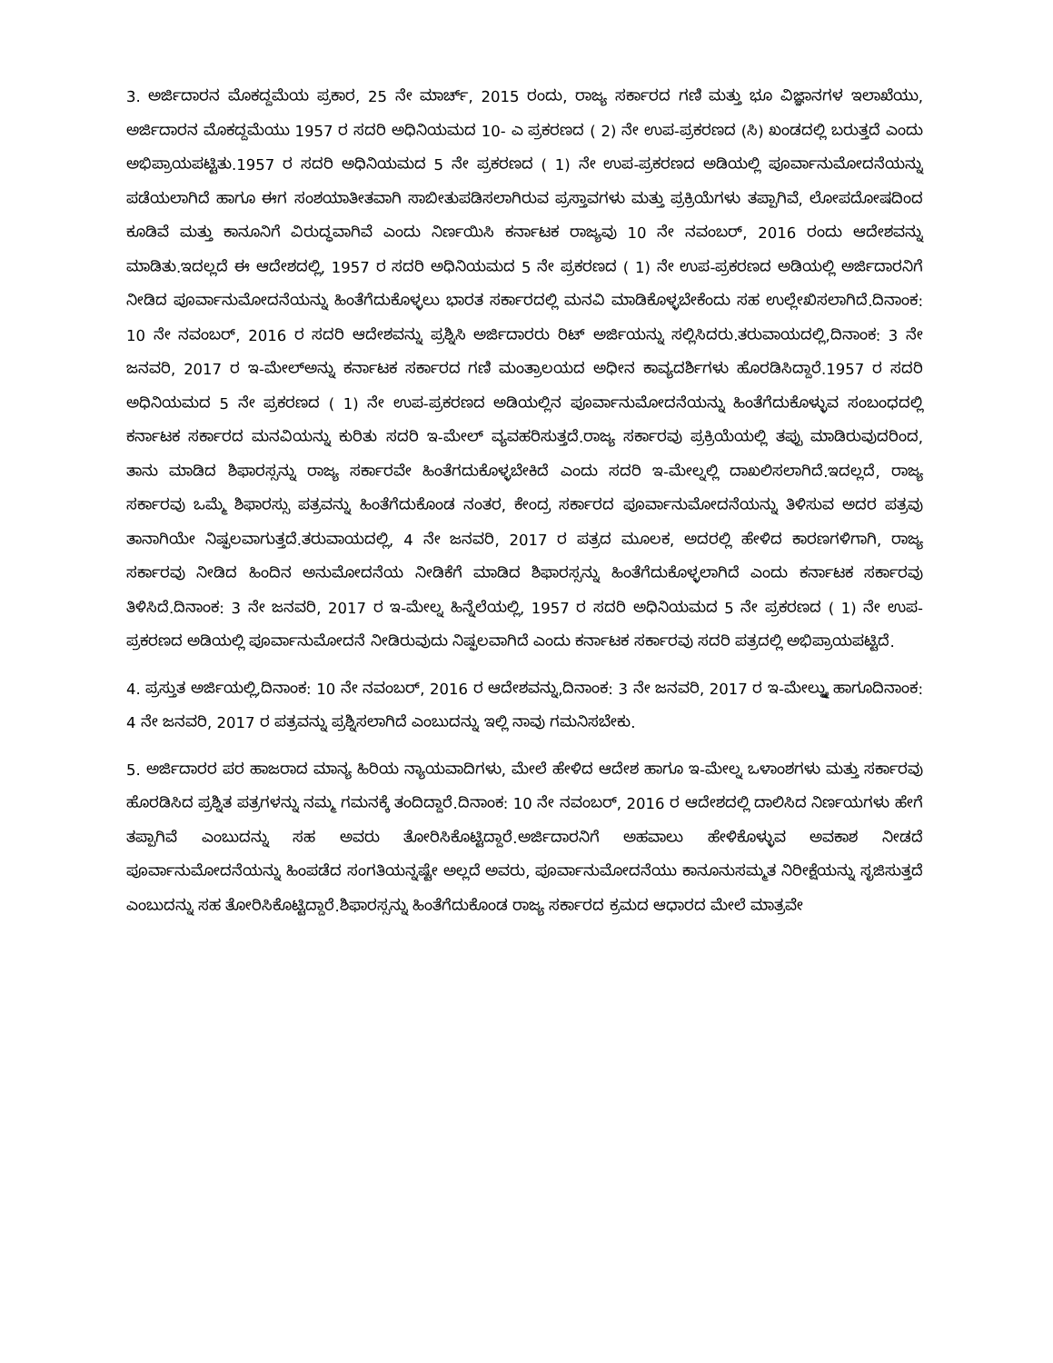3. ಅರ್ಜಿದಾರನ ಮೊಕದ್ದಮೆಯ ಪ್ರಕಾರ, 25 ನೇ ಮಾರ್ಚ್, 2015 ರಂದು, ರಾಜ್ಯ ಸರ್ಕಾರದ ಗಣಿ ಮತ್ತು ಭೂ ವಿಜ್ಞಾನಗಳ ಇಲಾಖೆಯು, ಅರ್ಜಿದಾರನ ಮೊಕದ್ದಮೆಯು 1957 ರ ಸದರಿ ಅಧಿನಿಯಮದ 10- ಎ ಪ್ರಕರಣದ ( 2) ನೇ ಉಪ-ಪ್ರಕರಣದ (ಸಿ) ಖಂಡದಲ್ಲಿ ಬರುತ್ತದೆ ಎಂದು ಅಭಿಪ್ರಾಯಪಟ್ಟಿತು.1957 ರ ಸದರಿ ಅಧಿನಿಯಮದ 5 ನೇ ಪ್ರಕರಣದ ( 1) ನೇ ಉಪ-ಪ್ರಕರಣದ ಅಡಿಯಲ್ಲಿ ಪೂರ್ವಾನುಮೋದನೆಯನ್ನು ಪಡೆಯಲಾಗಿದೆ ಹಾಗೂ ಈಗ ಸಂಶಯಾತೀತವಾಗಿ ಸಾಬೀತುಪಡಿಸಲಾಗಿರುವ ಪ್ರಸ್ತಾವಗಳು ಮತ್ತು ಪ್ರಕ್ರಿಯೆಗಳು ತಪ್ಪಾಗಿವೆ, ಲೋಪದೋಷದಿಂದ ಕೂಡಿವೆ ಮತ್ತು ಕಾನೂನಿಗೆ ವಿರುದ್ಧವಾಗಿವೆ ಎಂದು ನಿರ್ಣಯಿಸಿ ಕರ್ನಾಟಕ ರಾಜ್ಯವು 10 ನೇ ನವಂಬರ್, 2016 ರಂದು ಆದೇಶವನ್ನು ಮಾಡಿತು.ಇದಲ್ಲದೆ ಈ ಆದೇಶದಲ್ಲಿ, 1957 ರ ಸದರಿ ಅಧಿನಿಯಮದ 5 ನೇ ಪ್ರಕರಣದ ( 1) ನೇ ಉಪ-ಪ್ರಕರಣದ ಅಡಿಯಲ್ಲಿ ಅರ್ಜಿದಾರನಿಗೆ ನೀಡಿದ ಪೂರ್ವಾನುಮೋದನೆಯನ್ನು ಹಿಂತೆಗೆದುಕೊಳ್ಳಲು ಭಾರತ ಸರ್ಕಾರದಲ್ಲಿ ಮನವಿ ಮಾಡಿಕೊಳ್ಳಬೇಕೆಂದು ಸಹ ಉಲ್ಲೇಖಿಸಲಾಗಿದೆ.ದಿನಾಂಕ: 10 ನೇ ನವಂಬರ್, 2016 ರ ಸದರಿ ಆದೇಶವನ್ನು ಪ್ರಶ್ನಿಸಿ ಅರ್ಜಿದಾರರು ರಿಟ್ ಅರ್ಜಿಯನ್ನು ಸಲ್ಲಿಸಿದರು.ತರುವಾಯದಲ್ಲಿ,ದಿನಾಂಕ: 3 ನೇ ಜನವರಿ, 2017 ರ ಇ-ಮೇಲ್‌ಅನ್ನು ಕರ್ನಾಟಕ ಸರ್ಕಾರದ ಗಣಿ ಮಂತ್ರಾಲಯದ ಅಧೀನ ಕಾವ್ಯದರ್ಶಿಗಳು ಹೊರಡಿಸಿದ್ದಾರೆ.1957 ರ ಸದರಿ ಅಧಿನಿಯಮದ 5 ನೇ ಪ್ರಕರಣದ ( 1) ನೇ ಉಪ-ಪ್ರಕರಣದ ಅಡಿಯಲ್ಲಿನ ಪೂರ್ವಾನುಮೋದನೆಯನ್ನು ಹಿಂತೆಗೆದುಕೊಳ್ಳುವ ಸಂಬಂಧದಲ್ಲಿ ಕರ್ನಾಟಕ ಸರ್ಕಾರದ ಮನವಿಯನ್ನು ಕುರಿತು ಸದರಿ ಇ-ಮೇಲ್ ವ್ಯವಹರಿಸುತ್ತದೆ.ರಾಜ್ಯ ಸರ್ಕಾರವು ಪ್ರಕ್ರಿಯೆಯಲ್ಲಿ ತಪ್ಪು ಮಾಡಿರುವುದರಿಂದ, ತಾನು ಮಾಡಿದ ಶಿಫಾರಸ್ಸನ್ನು ರಾಜ್ಯ ಸರ್ಕಾರವೇ ಹಿಂತೆಗದುಕೊಳ್ಳಬೇಕಿದೆ ಎಂದು ಸದರಿ ಇ-ಮೇಲ್ನಲ್ಲಿ ದಾಖಲಿಸಲಾಗಿದೆ.ಇದಲ್ಲದೆ, ರಾಜ್ಯ ಸರ್ಕಾರವು ಒಮ್ಮೆ ಶಿಫಾರಸ್ಸು ಪತ್ರವನ್ನು ಹಿಂತೆಗೆದುಕೊಂಡ ನಂತರ, ಕೇಂದ್ರ ಸರ್ಕಾರದ ಪೂರ್ವಾನುಮೋದನೆಯನ್ನು ತಿಳಿಸುವ ಅದರ ಪತ್ರವು ತಾನಾಗಿಯೇ ನಿಷ್ಫಲವಾಗುತ್ತದೆ.ತರುವಾಯದಲ್ಲಿ, 4 ನೇ ಜನವರಿ, 2017 ರ ಪತ್ರದ ಮೂಲಕ, ಅದರಲ್ಲಿ ಹೇಳಿದ ಕಾರಣಗಳಿಗಾಗಿ, ರಾಜ್ಯ ಸರ್ಕಾರವು ನೀಡಿದ ಹಿಂದಿನ ಅನುಮೋದನೆಯ ನೀಡಿಕೆಗೆ ಮಾಡಿದ ಶಿಫಾರಸ್ಸನ್ನು ಹಿಂತೆಗೆದುಕೊಳ್ಳಲಾಗಿದೆ ಎಂದು ಕರ್ನಾಟಕ ಸರ್ಕಾರವು ತಿಳಿಸಿದೆ.ದಿನಾಂಕ: 3 ನೇ ಜನವರಿ, 2017 ರ ಇ-ಮೇಲ್ನ ಹಿನ್ನೆಲೆಯಲ್ಲಿ, 1957 ರ ಸದರಿ ಅಧಿನಿಯಮದ 5 ನೇ ಪ್ರಕರಣದ ( 1) ನೇ ಉಪ-ಪ್ರಕರಣದ ಅಡಿಯಲ್ಲಿ ಪೂರ್ವಾನುಮೋದನೆ ನೀಡಿರುವುದು ನಿಷ್ಫಲವಾಗಿದೆ ಎಂದು ಕರ್ನಾಟಕ ಸರ್ಕಾರವು ಸದರಿ ಪತ್ರದಲ್ಲಿ ಅಭಿಪ್ರಾಯಪಟ್ಟಿದೆ.
4. ಪ್ರಸ್ತುತ ಅರ್ಜಿಯಲ್ಲಿ,ದಿನಾಂಕ: 10 ನೇ ನವಂಬರ್, 2016 ರ ಆದೇಶವನ್ನು,ದಿನಾಂಕ: 3 ನೇ ಜನವರಿ, 2017 ರ ಇ-ಮೇಲ್ನ್ನು ಹಾಗೂದಿನಾಂಕ: 4 ನೇ ಜನವರಿ, 2017 ರ ಪತ್ರವನ್ನು ಪ್ರಶ್ನಿಸಲಾಗಿದೆ ಎಂಬುದನ್ನು ಇಲ್ಲಿ ನಾವು ಗಮನಿಸಬೇಕು.
5. ಅರ್ಜಿದಾರರ ಪರ ಹಾಜರಾದ ಮಾನ್ಯ ಹಿರಿಯ ನ್ಯಾಯವಾದಿಗಳು, ಮೇಲೆ ಹೇಳಿದ ಆದೇಶ ಹಾಗೂ ಇ-ಮೇಲ್ನ ಒಳಾಂಶಗಳು ಮತ್ತು ಸರ್ಕಾರವು ಹೊರಡಿಸಿದ ಪ್ರಶ್ನಿತ ಪತ್ರಗಳನ್ನು ನಮ್ಮ ಗಮನಕ್ಕೆ ತಂದಿದ್ದಾರೆ.ದಿನಾಂಕ: 10 ನೇ ನವಂಬರ್, 2016 ರ ಆದೇಶದಲ್ಲಿ ದಾಲಿಸಿದ ನಿರ್ಣಯಗಳು ಹೇಗೆ ತಪ್ಪಾಗಿವೆ ಎಂಬುದನ್ನು ಸಹ ಅವರು ತೋರಿಸಿಕೊಟ್ಟಿದ್ದಾರೆ.ಅರ್ಜಿದಾರನಿಗೆ ಅಹವಾಲು ಹೇಳಿಕೊಳ್ಳುವ ಅವಕಾಶ ನೀಡದೆ ಪೂರ್ವಾನುಮೋದನೆಯನ್ನು ಹಿಂಪಡೆದ ಸಂಗತಿಯನ್ನಷ್ಟೇ ಅಲ್ಲದೆ ಅವರು, ಪೂರ್ವಾನುಮೋದನೆಯು ಕಾನೂನುಸಮ್ಮತ ನಿರೀಕ್ಷೆಯನ್ನು ಸೃಜಿಸುತ್ತದೆ ಎಂಬುದನ್ನು ಸಹ ತೋರಿಸಿಕೊಟ್ಟಿದ್ದಾರೆ.ಶಿಫಾರಸ್ಸನ್ನು ಹಿಂತೆಗೆದುಕೊಂಡ ರಾಜ್ಯ ಸರ್ಕಾರದ ಕ್ರಮದ ಆಧಾರದ ಮೇಲೆ ಮಾತ್ರವೇ